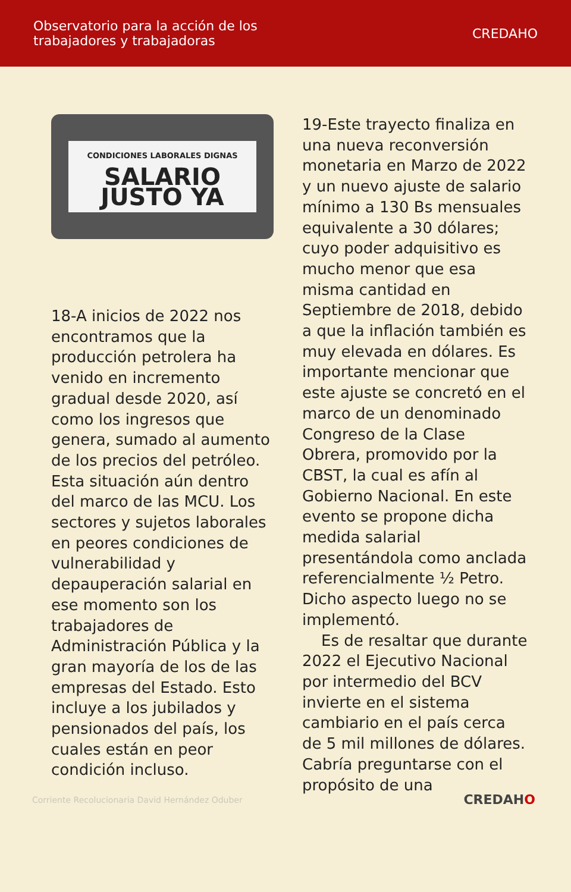Observatorio para la acción de los
trabajadores y trabajadoras
CREDAHO
CONDICIONES LABORALES DIGNAS
SALARIO JUSTO YA
18-A inicios de 2022 nos encontramos que la producción petrolera ha venido en incremento gradual desde 2020, así como los ingresos que genera, sumado al aumento de los precios del petróleo. Esta situación aún dentro del marco de las MCU. Los sectores y sujetos laborales en peores condiciones de vulnerabilidad y depauperación salarial en ese momento son los trabajadores de Administración Pública y la gran mayoría de los de las empresas del Estado. Esto incluye a los jubilados y pensionados del país, los cuales están en peor condición incluso.
19-Este trayecto finaliza en una nueva reconversión monetaria en Marzo de 2022 y un nuevo ajuste de salario mínimo a 130 Bs mensuales equivalente a 30 dólares; cuyo poder adquisitivo es mucho menor que esa misma cantidad en Septiembre de 2018, debido a que la inflación también es muy elevada en dólares. Es importante mencionar que este ajuste se concretó en el marco de un denominado Congreso de la Clase Obrera, promovido por la CBST, la cual es afín al Gobierno Nacional. En este evento se propone dicha medida salarial presentándola como anclada referencialmente ½ Petro. Dicho aspecto luego no se implementó.
Es de resaltar que durante 2022 el Ejecutivo Nacional por intermedio del BCV invierte en el sistema cambiario en el país cerca de 5 mil millones de dólares. Cabría preguntarse con el propósito de una
Corriente Recolucionaria David Hernández Oduber
CREDAHO